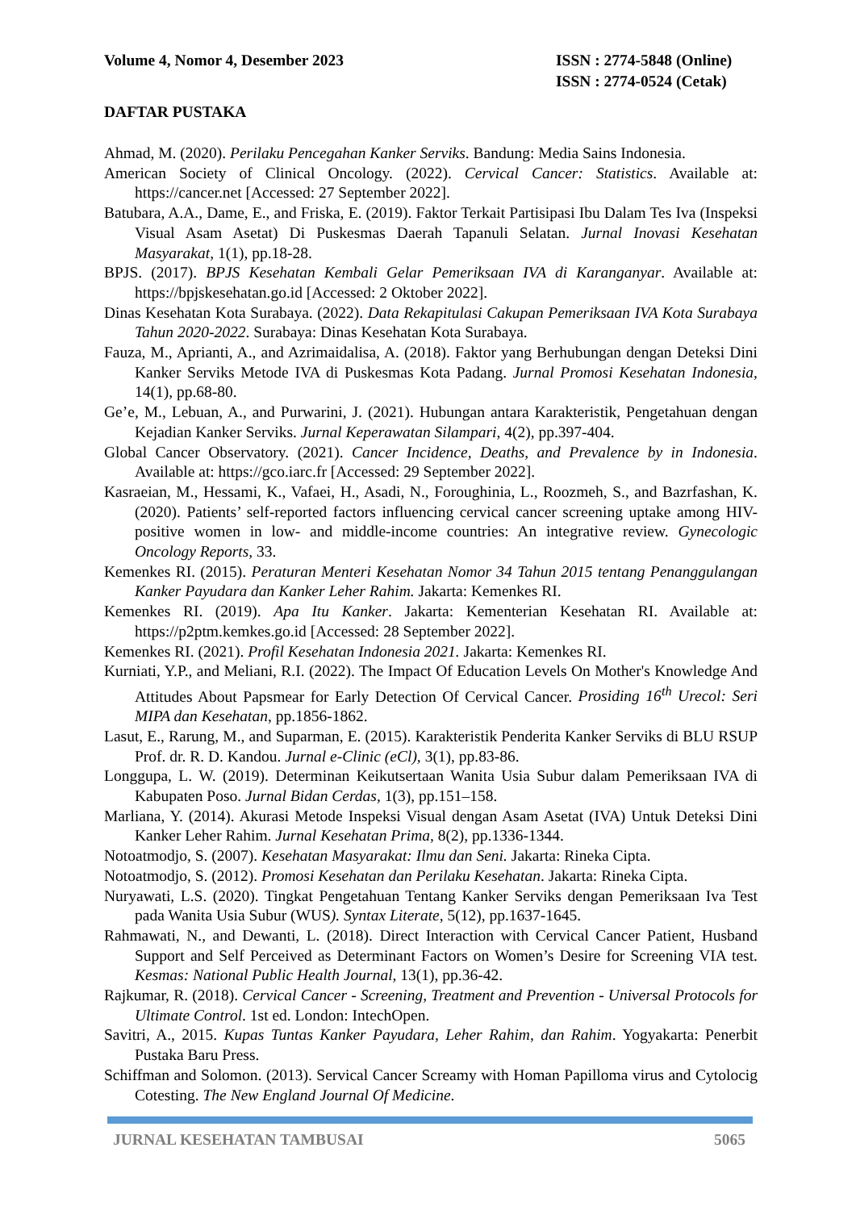Volume 4, Nomor 4, Desember 2023
ISSN : 2774-5848 (Online)
ISSN : 2774-0524 (Cetak)
DAFTAR PUSTAKA
Ahmad, M. (2020). Perilaku Pencegahan Kanker Serviks. Bandung: Media Sains Indonesia.
American Society of Clinical Oncology. (2022). Cervical Cancer: Statistics. Available at: https://cancer.net [Accessed: 27 September 2022].
Batubara, A.A., Dame, E., and Friska, E. (2019). Faktor Terkait Partisipasi Ibu Dalam Tes Iva (Inspeksi Visual Asam Asetat) Di Puskesmas Daerah Tapanuli Selatan. Jurnal Inovasi Kesehatan Masyarakat, 1(1), pp.18-28.
BPJS. (2017). BPJS Kesehatan Kembali Gelar Pemeriksaan IVA di Karanganyar. Available at: https://bpjskesehatan.go.id [Accessed: 2 Oktober 2022].
Dinas Kesehatan Kota Surabaya. (2022). Data Rekapitulasi Cakupan Pemeriksaan IVA Kota Surabaya Tahun 2020-2022. Surabaya: Dinas Kesehatan Kota Surabaya.
Fauza, M., Aprianti, A., and Azrimaidalisa, A. (2018). Faktor yang Berhubungan dengan Deteksi Dini Kanker Serviks Metode IVA di Puskesmas Kota Padang. Jurnal Promosi Kesehatan Indonesia, 14(1), pp.68-80.
Ge’e, M., Lebuan, A., and Purwarini, J. (2021). Hubungan antara Karakteristik, Pengetahuan dengan Kejadian Kanker Serviks. Jurnal Keperawatan Silampari, 4(2), pp.397-404.
Global Cancer Observatory. (2021). Cancer Incidence, Deaths, and Prevalence by in Indonesia. Available at: https://gco.iarc.fr [Accessed: 29 September 2022].
Kasraeian, M., Hessami, K., Vafaei, H., Asadi, N., Foroughinia, L., Roozmeh, S., and Bazrfashan, K. (2020). Patients’ self-reported factors influencing cervical cancer screening uptake among HIV-positive women in low- and middle-income countries: An integrative review. Gynecologic Oncology Reports, 33.
Kemenkes RI. (2015). Peraturan Menteri Kesehatan Nomor 34 Tahun 2015 tentang Penanggulangan Kanker Payudara dan Kanker Leher Rahim. Jakarta: Kemenkes RI.
Kemenkes RI. (2019). Apa Itu Kanker. Jakarta: Kementerian Kesehatan RI. Available at: https://p2ptm.kemkes.go.id [Accessed: 28 September 2022].
Kemenkes RI. (2021). Profil Kesehatan Indonesia 2021. Jakarta: Kemenkes RI.
Kurniati, Y.P., and Meliani, R.I. (2022). The Impact Of Education Levels On Mother's Knowledge And Attitudes About Papsmear for Early Detection Of Cervical Cancer. Prosiding 16<sup>th</sup> Urecol: Seri MIPA dan Kesehatan, pp.1856-1862.
Lasut, E., Rarung, M., and Suparman, E. (2015). Karakteristik Penderita Kanker Serviks di BLU RSUP Prof. dr. R. D. Kandou. Jurnal e-Clinic (eCl), 3(1), pp.83-86.
Longgupa, L. W. (2019). Determinan Keikutsertaan Wanita Usia Subur dalam Pemeriksaan IVA di Kabupaten Poso. Jurnal Bidan Cerdas, 1(3), pp.151–158.
Marliana, Y. (2014). Akurasi Metode Inspeksi Visual dengan Asam Asetat (IVA) Untuk Deteksi Dini Kanker Leher Rahim. Jurnal Kesehatan Prima, 8(2), pp.1336-1344.
Notoatmodjo, S. (2007). Kesehatan Masyarakat: Ilmu dan Seni. Jakarta: Rineka Cipta.
Notoatmodjo, S. (2012). Promosi Kesehatan dan Perilaku Kesehatan. Jakarta: Rineka Cipta.
Nuryawati, L.S. (2020). Tingkat Pengetahuan Tentang Kanker Serviks dengan Pemeriksaan Iva Test pada Wanita Usia Subur (WUS). Syntax Literate, 5(12), pp.1637-1645.
Rahmawati, N., and Dewanti, L. (2018). Direct Interaction with Cervical Cancer Patient, Husband Support and Self Perceived as Determinant Factors on Women’s Desire for Screening VIA test. Kesmas: National Public Health Journal, 13(1), pp.36-42.
Rajkumar, R. (2018). Cervical Cancer - Screening, Treatment and Prevention - Universal Protocols for Ultimate Control. 1st ed. London: IntechOpen.
Savitri, A., 2015. Kupas Tuntas Kanker Payudara, Leher Rahim, dan Rahim. Yogyakarta: Penerbit Pustaka Baru Press.
Schiffman and Solomon. (2013). Servical Cancer Screamy with Homan Papilloma virus and Cytolocig Cotesting. The New England Journal Of Medicine.
JURNAL KESEHATAN TAMBUSAI 5065